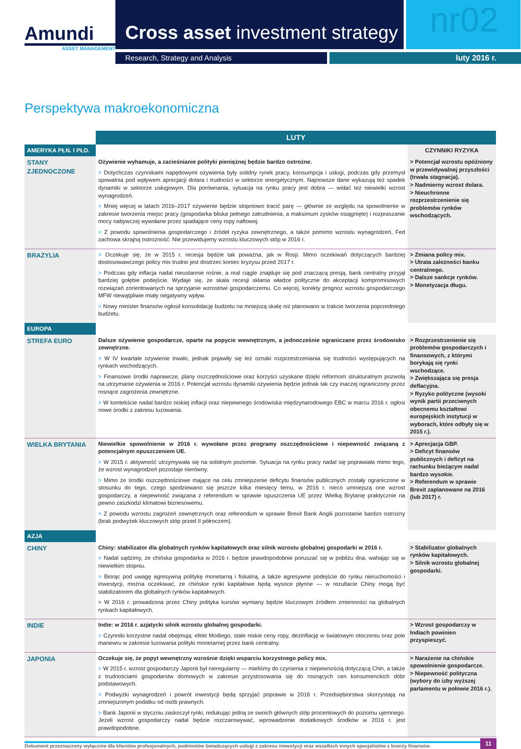Amundi
ASSET MANAGEMENT
Cross asset investment strategy
nr02
Research, Strategy and Analysis luty 2016 r.
Perspektywa makroekonomiczna
| | LUTY | |
| AMERYKA PŁN. I PŁD. | | CZYNNIKI RYZYKA |
| STANY ZJEDNOCZONE | Ożywienie wyhamuje, a zacieśnianie polityki pieniężnej będzie bardzo ostrożne. > Dotychczas czynnikami napędowymi ożywienia były solidny rynek pracy, konsumpcja i usługi, podczas gdy przemysł spowalnia pod wpływem aprecjacji dolara i trudności w sektorze energetycznym. Najnowsze dane wykazują też spadek dynamiki w sektorze usługowym. Dla porównania, sytuacja na rynku pracy jest dobra — widać też niewielki wzrost wynagrodzeń. > Mniej więcej w latach 2016–2017 ożywienie będzie stopniowo tracić parę — głównie ze względu na spowolnienie w zakresie tworzenia miejsc pracy (gospodarka bliska pełnego zatrudnienia, a maksimum zysków osiągnięte) i rozpraszanie mocy nabywczej wywołane przez spadające ceny ropy naftowej. > Z powodu spowolnienia gospodarczego i źródeł ryzyka zewnętrznego, a także pomimo wzrostu wynagrodzeń, Fed zachowa skrajną ostrożność. Nie przewidujemy wzrostu kluczowych stóp w 2016 r. | > Potencjał wzrostu opóźniony w przewidywalnej przyszłości (trwała stagnacja). > Nadmierny wzrost dolara. > Nieuchronne rozprzestrzenienie się problemów rynków wschodzących. |
| BRAZYLIA | > Oczekuje się, że w 2015 r. recesja będzie tak poważna, jak w Rosji. Mimo oczekiwań dotyczących bardziej dostosowawczego policy mix trudno jest dostrzec koniec kryzysu przed 2017 r. > Podczas gdy inflacja nadal nieustannie rośnie, a real ciągle znajduje się pod znaczącą presją, bank centralny przyjął bardziej gołębie podejście. Wydaje się, że skala recesji skłania władze polityczne do akceptacji kompromisowych rozwiązań zorientowanych na sprzyjanie wzrostowi gospodarczemu. Co więcej, korekty prognoz wzrostu gospodarczego MFW niewątpliwie miały negatywny wpływ. > Nowy minister finansów ogłosił konsolidację budżetu na mniejszą skalę niż planowano w trakcie tworzenia poprzedniego budżetu. | > Zmiana policy mix. > Utrata zależności banku centralnego. > Dalsze sankcje rynków. > Monetyzacja długu. |
| EUROPA | | |
| STREFA EURO | Dalsze ożywienie gospodarcze, oparte na popycie wewnętrznym, a jednocześnie ograniczane przez środowisko zewnętrzne. > W IV kwartale ożywienie trwało, jednak pojawiły się też oznaki rozprzestrzeniania się trudności występujących na rynkach wschodzących. > Finansowe środki naprawcze, plany oszczędnościowe oraz korzyści uzyskane dzięki reformom strukturalnym pozwolą na utrzymanie ożywienia w 2016 r. Potencjał wzrostu dynamiki ożywienia będzie jednak tak czy inaczej ograniczony przez rosnące zagrożenia zewnętrzne. > W kontekście nadal bardzo niskiej inflacji oraz niepewnego środowiska międzynarodowego EBC w marcu 2016 r. ogłosi nowe środki z zakresu luzowania. | > Rozprzestrzenienie się problemów gospodarczych i finansowych, z którymi borykają się rynki wschodzące. > Zwiększająca się presja deflacyjna. > Ryzyko polityczne (wysoki wynik partii przeciwnych obecnemu kształtowi europejskich instytucji w wyborach, które odbyły się w 2015 r.). |
| WIELKA BRYTANIA | Niewielkie spowolnienie w 2016 r. wywołane przez programy oszczędnościowe i niepewność związaną z potencjalnym opuszczeniem UE. > W 2015 r. aktywność utrzymywała się na solidnym poziomie. Sytuacja na rynku pracy nadal się poprawiała mimo tego, że wzrost wynagrodzeń pozostaje nierówny. > Mimo że środki oszczędnościowe mające na celu zmniejszenie deficytu finansów publicznych zostały ograniczone w stosunku do tego, czego spodziewano się jeszcze kilka miesięcy temu, w 2016 r. nieco umniejszą one wzrost gospodarczy, a niepewność związana z referendum w sprawie opuszczenia UE przez Wielką Brytanię praktycznie na pewno zaszkodzi klimatowi biznesowemu. > Z powodu wzrostu zagrożeń zewnętrznych oraz referendum w sprawie Brexit Bank Anglii pozostanie bardzo ostrożny (brak podwyżek kluczowych stóp przed II półroczem). | > Aprecjacja GBP. > Deficyt finansów publicznych i deficyt na rachunku bieżącym nadal bardzo wysokie. > Referendum w sprawie Brexit zaplanowane na 2016 (lub 2017) r. |
| AZJA | | |
| CHINY | Chiny: stabilizator dla globalnych rynków kapitałowych oraz silnik wzrostu globalnej gospodarki w 2016 r. > Nadal sądzimy, że chińska gospodarka w 2016 r. będzie prawdopodobnie poruszać się w pobliżu dna, wahając się w niewielkim stopniu. > Biorąc pod uwagę agresywną politykę monetarną i fiskalną, a także agresywne podejście do rynku nieruchomości i inwestycji, można oczekiwać, że chińskie rynki kapitałowe będą wysoce płynne — w rezultacie Chiny mogą być stabilizatorem dla globalnych rynków kapitałowych. > W 2016 r. prowadzona przez Chiny polityka kursów wymiany będzie kluczowym źródłem zmienności na globalnych rynkach kapitałowych. | > Stabilizator globalnych rynków kapitałowych. > Silnik wzrostu globalnej gospodarki. |
| INDIE | Indie: w 2016 r. azjatycki silnik wzrostu globalnej gospodarki. > Czynniki korzystne nadal obejmują: efekt Modiego, stale niskie ceny ropy, dezinflację w światowym otoczeniu oraz pole manewru w zakresie luzowania polityki monetarnej przez bank centralny. | > Wzrost gospodarczy w Indiach powinien przyspieszyć. |
| JAPONIA | Oczekuje się, że popyt wewnętrzny wzrośnie dzięki wsparciu korzystnego policy mix. > W 2015 r. wzrost gospodarczy Japonii był nieregularny — mieliśmy do czynienia z niepewnością dotyczącą Chin, a także z trudnościami gospodarstw domowych w zakresie przystosowania się do rosnących cen konsumenckich dóbr podstawowych. > Podwyżki wynagrodzeń i powrót inwestycji będą sprzyjać poprawie w 2016 r. Przedsiębiorstwa skorzystają na zmniejszonym podatku od osób prawnych. > Bank Japonii w styczniu zaskoczył rynki, redukując jedną ze swoich głównych stóp procentowych do poziomu ujemnego. Jeżeli wzrost gospodarczy nadal będzie rozczarowywać, wprowadzenie dodatkowych środków w 2016 r. jest prawdopodobne. | > Narażenie na chińskie spowolnienie gospodarcze. > Niepewność polityczna (wybory do izby wyższej parlamentu w połowie 2016 r.). |
Dokument przeznaczony wyłącznie dla klientów profesjonalnych, podmiotów świadczących usługi z zakresu inwestycji oraz wszelkich innych specjalistów z branży finansów. 11